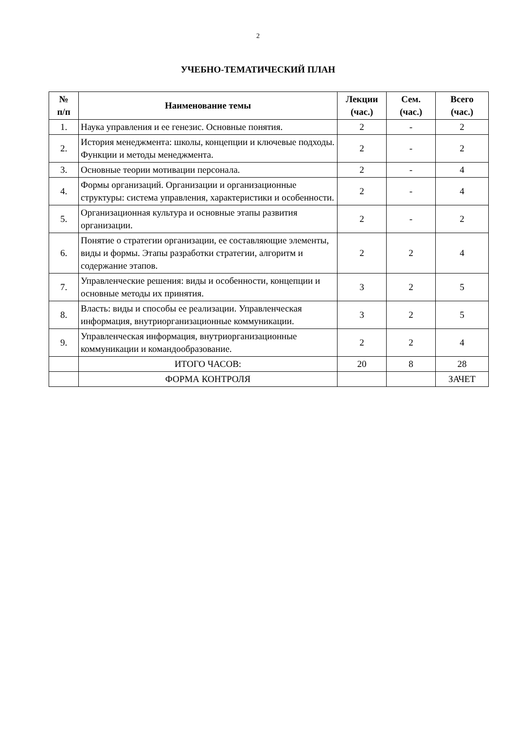2
УЧЕБНО-ТЕМАТИЧЕСКИЙ ПЛАН
| № п/п | Наименование темы | Лекции (час.) | Сем. (час.) | Всего (час.) |
| --- | --- | --- | --- | --- |
| 1. | Наука управления и ее генезис. Основные понятия. | 2 | - | 2 |
| 2. | История менеджмента: школы, концепции и ключевые подходы. Функции и методы менеджмента. | 2 | - | 2 |
| 3. | Основные теории мотивации персонала. | 2 | - | 4 |
| 4. | Формы организаций. Организации и организационные структуры: система управления, характеристики и особенности. | 2 | - | 4 |
| 5. | Организационная культура и основные этапы развития организации. | 2 | - | 2 |
| 6. | Понятие о стратегии организации, ее составляющие элементы, виды и формы. Этапы разработки стратегии, алгоритм и содержание этапов. | 2 | 2 | 4 |
| 7. | Управленческие решения: виды и особенности, концепции и основные методы их принятия. | 3 | 2 | 5 |
| 8. | Власть: виды и способы ее реализации. Управленческая информация, внутриорганизационные коммуникации. | 3 | 2 | 5 |
| 9. | Управленческая информация, внутриорганизационные коммуникации и командообразование. | 2 | 2 | 4 |
| | ИТОГО ЧАСОВ: | 20 | 8 | 28 |
| | ФОРМА КОНТРОЛЯ | | | ЗАЧЕТ |